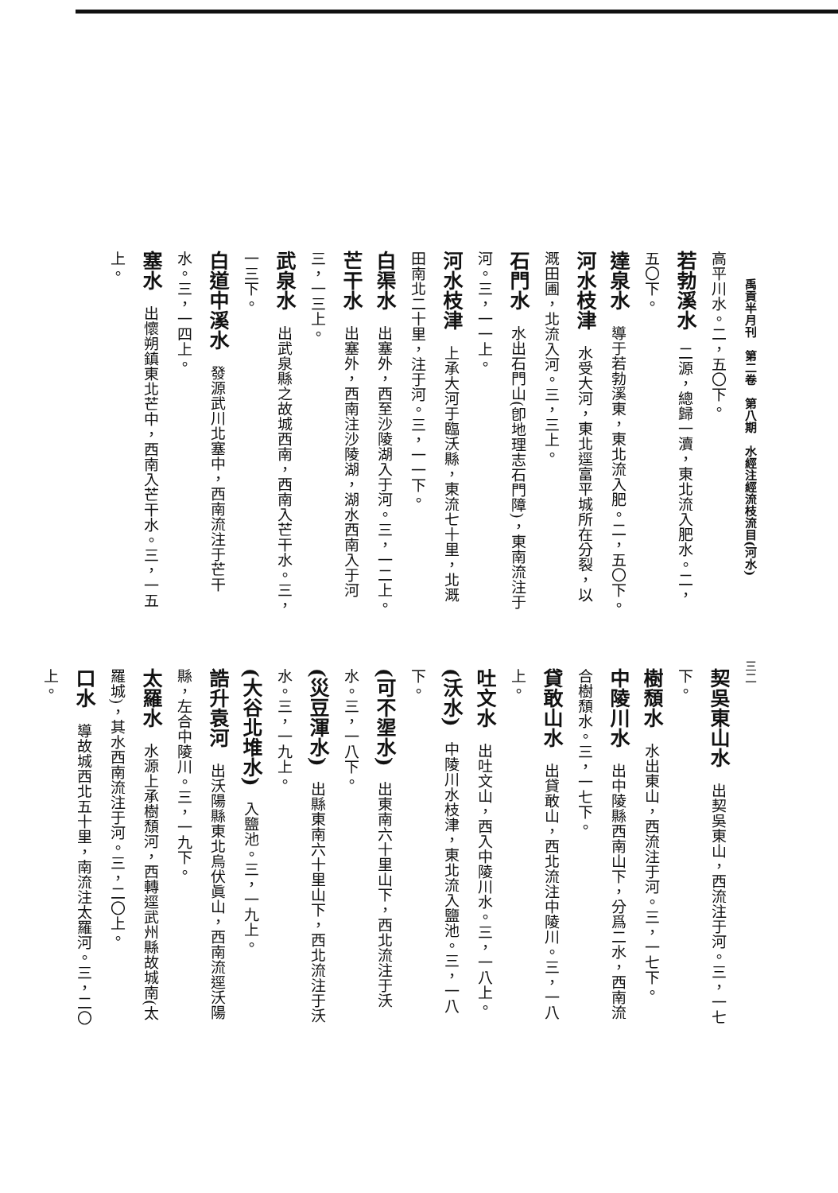禹貢半月刊　第二卷　第八期　水經注經流枝流目(河水)
三二
高平川水。二，五〇下。
若勃溪水　二源，總歸一瀆，東北流入肥水。二，五〇下。
達泉水　導于若勃溪東，東北流入肥。二，五〇下。
河水枝津　水受大河，東北逕富平城所在分裂，以溉田圃，北流入河。三，三上。
石門水　水出石門山(卽地理志石門障)，東南流注于河。三，一一上。
河水枝津　上承大河于臨沃縣，東流七十里，北溉田南北二十里，注于河。三，一一下。
白渠水　出塞外，西至沙陵湖入于河。三，一二上。
芒干水　出塞外，西南注沙陵湖，湖水西南入于河三，一三上。
武泉水　出武泉縣之故城西南，西南入芒干水。三，一三下。
白道中溪水　發源武川北塞中，西南流注于芒干水。三，一四上。
塞水　出懷朔鎮東北芒中，西南入芒干水。三，一五上。
契吳東山水　出契吳東山，西流注于河。三，一七下。
樹頹水　水出東山，西流注于河。三，一七下。
中陵川水　出中陵縣西南山下，分爲二水，西南流合樹頹水。三，一七下。
貸敢山水　出貸敢山，西北流注中陵川。三，一八上。
吐文水　出吐文山，西入中陵川水。三，一八上。
(沃水)　中陵川水枝津，東北流入鹽池。三，一八下。
(可不埿水)　出東南六十里山下，西北流注于沃水。三，一八下。
(災豆渾水)　出縣東南六十里山下，西北流注于沃水。三，一九上。
(大谷北堆水)　入鹽池。三，一九上。
誥升袁河　出沃陽縣東北烏伏眞山，西南流逕沃陽縣，左合中陵川。三，一九下。
太羅水　水源上承樹頹河，西轉逕武州縣故城南(太羅城)，其水西南流注于河。三，二〇上。
口水　導故城西北五十里，南流注太羅河。三，二〇上。